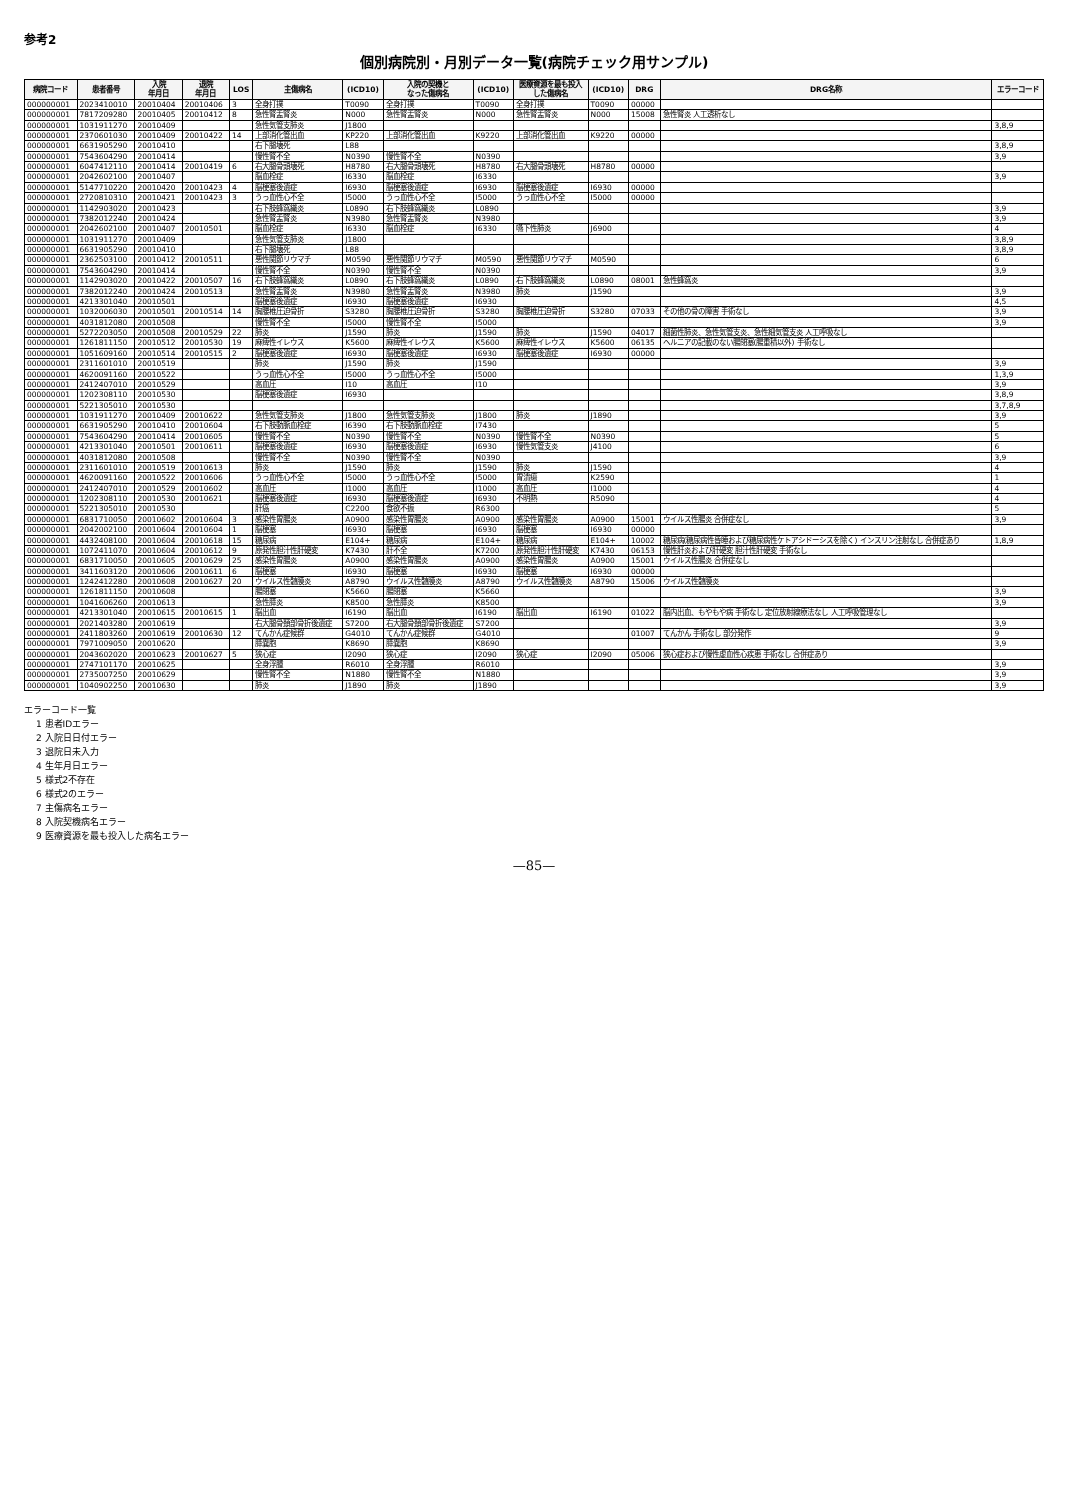参考2
個別病院別・月別データ一覧(病院チェック用サンプル)
| 病院コード | 患者番号 | 入院 年月日 | 退院 年月日 | LOS | 主傷病名 | (ICD10) | 入院の契機と なった傷病名 | (ICD10) | 医療資源を最も投入 した傷病名 | (ICD10) | DRG | DRG名称 | エラーコード |
| --- | --- | --- | --- | --- | --- | --- | --- | --- | --- | --- | --- | --- | --- |
| 000000001 | 2023410010 | 20010404 | 20010406 | 3 | 全身打撲 | T0090 | 全身打撲 | T0090 | 全身打撲 | T0090 | 00000 | | |
| 000000001 | 7817209280 | 20010405 | 20010412 | 8 | 急性腎盂腎炎 | N000 | 急性腎盂腎炎 | N000 | 急性腎盂腎炎 | N000 | 15008 | 急性腎炎 人工透析なし | |
| 000000001 | 1031911270 | 20010409 | | | 急性気管支肺炎 | J1800 | | | | | | | 3,8,9 |
| 000000001 | 2370601030 | 20010409 | 20010422 | 14 | 上部消化管出血 | KP220 | 上部消化管出血 | K9220 | 上部消化管出血 | K9220 | 00000 | | |
| 000000001 | 6631905290 | 20010410 | | | 右下腿壊死 | L88 | | | | | | | 3,8,9 |
| 000000001 | 7543604290 | 20010414 | | | 慢性腎不全 | N0390 | 慢性腎不全 | N0390 | | | | | 3,9 |
| 000000001 | 6047412110 | 20010414 | 20010419 | 6 | 右大腿骨頭壊死 | H8780 | 右大腿骨頭壊死 | H8780 | 右大腿骨頭壊死 | H8780 | 00000 | | |
| 000000001 | 2042602100 | 20010407 | | | 脳血栓症 | I6330 | 脳血栓症 | I6330 | | | | | 3,9 |
| 000000001 | 5147710220 | 20010420 | 20010423 | 4 | 脳梗塞後遺症 | I6930 | 脳梗塞後遺症 | I6930 | 脳梗塞後遺症 | I6930 | 00000 | | |
| 000000001 | 2720810310 | 20010421 | 20010423 | 3 | うっ血性心不全 | I5000 | うっ血性心不全 | I5000 | うっ血性心不全 | I5000 | 00000 | | |
| 000000001 | 1142903020 | 20010423 | | | 右下肢蜂窩織炎 | L0890 | 右下肢蜂窩織炎 | L0890 | | | | | 3,9 |
| 000000001 | 7382012240 | 20010424 | | | 急性腎盂腎炎 | N3980 | 急性腎盂腎炎 | N3980 | | | | | 3,9 |
| 000000001 | 2042602100 | 20010407 | 20010501 | | 脳血栓症 | I6330 | 脳血栓症 | I6330 | 嚥下性肺炎 | J6900 | | | 4 |
| 000000001 | 1031911270 | 20010409 | | | 急性気管支肺炎 | J1800 | | | | | | | 3,8,9 |
| 000000001 | 6631905290 | 20010410 | | | 右下腿壊死 | L88 | | | | | | | 3,8,9 |
| 000000001 | 2362503100 | 20010412 | 20010511 | | 悪性関節リウマチ | M0590 | 悪性関節リウマチ | M0590 | 悪性関節リウマチ | M0590 | | | 6 |
| 000000001 | 7543604290 | 20010414 | | | 慢性腎不全 | N0390 | 慢性腎不全 | N0390 | | | | | 3,9 |
| 000000001 | 1142903020 | 20010422 | 20010507 | 16 | 右下肢蜂窩織炎 | L0890 | 右下肢蜂窩織炎 | L0890 | 右下肢蜂窩織炎 | L0890 | 08001 | 急性蜂窩炎 | |
| 000000001 | 7382012240 | 20010424 | 20010513 | | 急性腎盂腎炎 | N3980 | 急性腎盂腎炎 | N3980 | 肺炎 | J1590 | | | 3,9 |
| 000000001 | 4213301040 | 20010501 | | | 脳梗塞後遺症 | I6930 | 脳梗塞後遺症 | I6930 | | | | | 4,5 |
| 000000001 | 1032006030 | 20010501 | 20010514 | 14 | 胸腰椎圧迫骨折 | S3280 | 胸腰椎圧迫骨折 | S3280 | 胸腰椎圧迫骨折 | S3280 | 07033 | その他の骨の障害 手術なし | 3,9 |
| 000000001 | 4031812080 | 20010508 | | | 慢性腎不全 | I5000 | 慢性腎不全 | I5000 | | | | | 3,9 |
| 000000001 | 5272203050 | 20010508 | 20010529 | 22 | 肺炎 | J1590 | 肺炎 | J1590 | 肺炎 | J1590 | 04017 | 細菌性肺炎、急性気管支炎、急性細気管支炎 人工呼吸なし | |
| 000000001 | 1261811150 | 20010512 | 20010530 | 19 | 麻痺性イレウス | K5600 | 麻痺性イレウス | K5600 | 麻痺性イレウス | K5600 | 06135 | ヘルニアの記載のない腸閉塞(腸重積以外) 手術なし | |
| 000000001 | 1051609160 | 20010514 | 20010515 | 2 | 脳梗塞後遺症 | I6930 | 脳梗塞後遺症 | I6930 | 脳梗塞後遺症 | I6930 | 00000 | | |
| 000000001 | 2311601010 | 20010519 | | | 肺炎 | J1590 | 肺炎 | J1590 | | | | | 3,9 |
| 000000001 | 4620091160 | 20010522 | | | うっ血性心不全 | I5000 | うっ血性心不全 | I5000 | | | | | 1,3,9 |
| 000000001 | 2412407010 | 20010529 | | | 高血圧 | I10 | 高血圧 | I10 | | | | | 3,9 |
| 000000001 | 1202308110 | 20010530 | | | 脳梗塞後遺症 | I6930 | | | | | | | 3,8,9 |
| 000000001 | 5221305010 | 20010530 | | | | | | | | | | | 3,7,8,9 |
| 000000001 | 1031911270 | 20010409 | 20010622 | | 急性気管支肺炎 | J1800 | 急性気管支肺炎 | J1800 | 肺炎 | J1890 | | | 3,9 |
| 000000001 | 6631905290 | 20010410 | 20010604 | | 右下肢動脈血栓症 | I6390 | 右下肢動脈血栓症 | I7430 | | | | | 5 |
| 000000001 | 7543604290 | 20010414 | 20010605 | | 慢性腎不全 | N0390 | 慢性腎不全 | N0390 | 慢性腎不全 | N0390 | | | 5 |
| 000000001 | 4213301040 | 20010501 | 20010611 | | 脳梗塞後遺症 | I6930 | 脳梗塞後遺症 | I6930 | 慢性気管支炎 | J4100 | | | 6 |
| 000000001 | 4031812080 | 20010508 | | | 慢性腎不全 | N0390 | 慢性腎不全 | N0390 | | | | | 3,9 |
| 000000001 | 2311601010 | 20010519 | 20010613 | | 肺炎 | J1590 | 肺炎 | J1590 | 肺炎 | J1590 | | | 4 |
| 000000001 | 4620091160 | 20010522 | 20010606 | | うっ血性心不全 | I5000 | うっ血性心不全 | I5000 | 胃潰瘍 | K2590 | | | 1 |
| 000000001 | 2412407010 | 20010529 | 20010602 | | 高血圧 | I1000 | 高血圧 | I1000 | 高血圧 | I1000 | | | 4 |
| 000000001 | 1202308110 | 20010530 | 20010621 | | 脳梗塞後遺症 | I6930 | 脳梗塞後遺症 | I6930 | 不明熱 | R5090 | | | 4 |
| 000000001 | 5221305010 | 20010530 | | | 肝癌 | C2200 | 食欲不振 | R6300 | | | | | 5 |
| 000000001 | 6831710050 | 20010602 | 20010604 | 3 | 感染性胃腸炎 | A0900 | 感染性胃腸炎 | A0900 | 感染性胃腸炎 | A0900 | 15001 | ウイルス性腸炎 合併症なし | 3,9 |
| 000000001 | 2042002100 | 20010604 | 20010604 | 1 | 脳梗塞 | I6930 | 脳梗塞 | I6930 | 脳梗塞 | I6930 | 00000 | | |
| 000000001 | 4432408100 | 20010604 | 20010618 | 15 | 糖尿病 | E104+ | 糖尿病 | E104+ | 糖尿病 | E104+ | 10002 | 糖尿病(糖尿病性昏睡および糖尿病性ケトアシドーシスを除く) インスリン注射なし 合併症あり | 1,8,9 |
| 000000001 | 1072411070 | 20010604 | 20010612 | 9 | 原発性胆汁性肝硬変 | K7430 | 肝不全 | K7200 | 原発性胆汁性肝硬変 | K7430 | 06153 | 慢性肝炎および肝硬変 胆汁性肝硬変 手術なし | |
| 000000001 | 6831710050 | 20010605 | 20010629 | 25 | 感染性胃腸炎 | A0900 | 感染性胃腸炎 | A0900 | 感染性胃腸炎 | A0900 | 15001 | ウイルス性腸炎 合併症なし | |
| 000000001 | 3411603120 | 20010606 | 20010611 | 6 | 脳梗塞 | I6930 | 脳梗塞 | I6930 | 脳梗塞 | I6930 | 00000 | | |
| 000000001 | 1242412280 | 20010608 | 20010627 | 20 | ウイルス性髄膜炎 | A8790 | ウイルス性髄膜炎 | A8790 | ウイルス性髄膜炎 | A8790 | 15006 | ウイルス性髄膜炎 | |
| 000000001 | 1261811150 | 20010608 | | | 腸閉塞 | K5660 | 腸閉塞 | K5660 | | | | | 3,9 |
| 000000001 | 1041606260 | 20010613 | | | 急性膵炎 | K8500 | 急性膵炎 | K8500 | | | | | 3,9 |
| 000000001 | 4213301040 | 20010615 | 20010615 | 1 | 脳出血 | I6190 | 脳出血 | I6190 | 脳出血 | I6190 | 01022 | 脳内出血、もやもや病 手術なし 定位放射線療法なし 人工呼吸管理なし | |
| 000000001 | 2021403280 | 20010619 | | | 右大腿骨頚部骨折後遺症 | S7200 | 右大腿骨頚部骨折後遺症 | S7200 | | | | | 3,9 |
| 000000001 | 2411803260 | 20010619 | 20010630 | 12 | てんかん症候群 | G4010 | てんかん症候群 | G4010 | | | 01007 | てんかん 手術なし 部分発作 | 9 |
| 000000001 | 7971009050 | 20010620 | | | 膵嚢胞 | K8690 | 膵嚢胞 | K8690 | | | | | 3,9 |
| 000000001 | 2043602020 | 20010623 | 20010627 | 5 | 狭心症 | I2090 | 狭心症 | I2090 | 狭心症 | I2090 | 05006 | 狭心症および慢性虚血性心疾患 手術なし 合併症あり | |
| 000000001 | 2747101170 | 20010625 | | | 全身浮腫 | R6010 | 全身浮腫 | R6010 | | | | | 3,9 |
| 000000001 | 2735007250 | 20010629 | | | 慢性腎不全 | N1880 | 慢性腎不全 | N1880 | | | | | 3,9 |
| 000000001 | 1040902250 | 20010630 | | | 肺炎 | J1890 | 肺炎 | J1890 | | | | | 3,9 |
エラーコード一覧
1 患者IDエラー
2 入院日日付エラー
3 退院日未入力
4 生年月日エラー
5 様式2不存在
6 様式2のエラー
7 主傷病名エラー
8 入院契機病名エラー
9 医療資源を最も投入した病名エラー
—85—